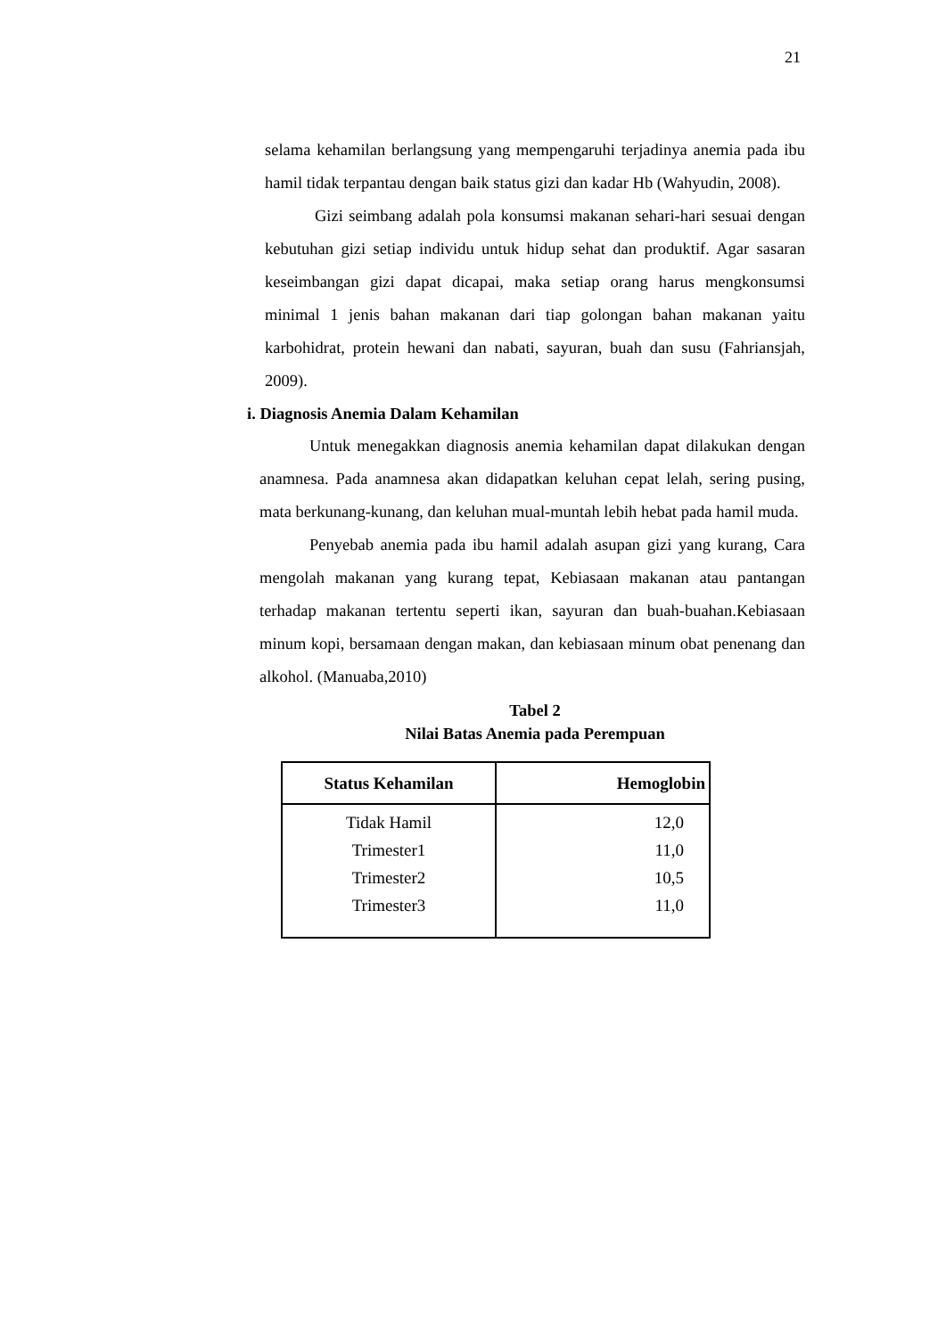21
selama kehamilan berlangsung yang mempengaruhi terjadinya anemia pada ibu hamil tidak terpantau dengan baik status gizi dan kadar Hb (Wahyudin, 2008).
Gizi seimbang adalah pola konsumsi makanan sehari-hari sesuai dengan kebutuhan gizi setiap individu untuk hidup sehat dan produktif. Agar sasaran keseimbangan gizi dapat dicapai, maka setiap orang harus mengkonsumsi minimal 1 jenis bahan makanan dari tiap golongan bahan makanan yaitu karbohidrat, protein hewani dan nabati, sayuran, buah dan susu (Fahriansjah, 2009).
i. Diagnosis Anemia Dalam Kehamilan
Untuk menegakkan diagnosis anemia kehamilan dapat dilakukan dengan anamnesa. Pada anamnesa akan didapatkan keluhan cepat lelah, sering pusing, mata berkunang-kunang, dan keluhan mual-muntah lebih hebat pada hamil muda.
Penyebab anemia pada ibu hamil adalah asupan gizi yang kurang, Cara mengolah makanan yang kurang tepat, Kebiasaan makanan atau pantangan terhadap makanan tertentu seperti ikan, sayuran dan buah-buahan.Kebiasaan minum kopi, bersamaan dengan makan, dan kebiasaan minum obat penenang dan alkohol. (Manuaba,2010)
Tabel 2
Nilai Batas Anemia pada Perempuan
| Status Kehamilan | Hemoglobin |
| --- | --- |
| Tidak Hamil Trimester1 Trimester2 Trimester3 | 12,0 11,0 10,5 11,0 |